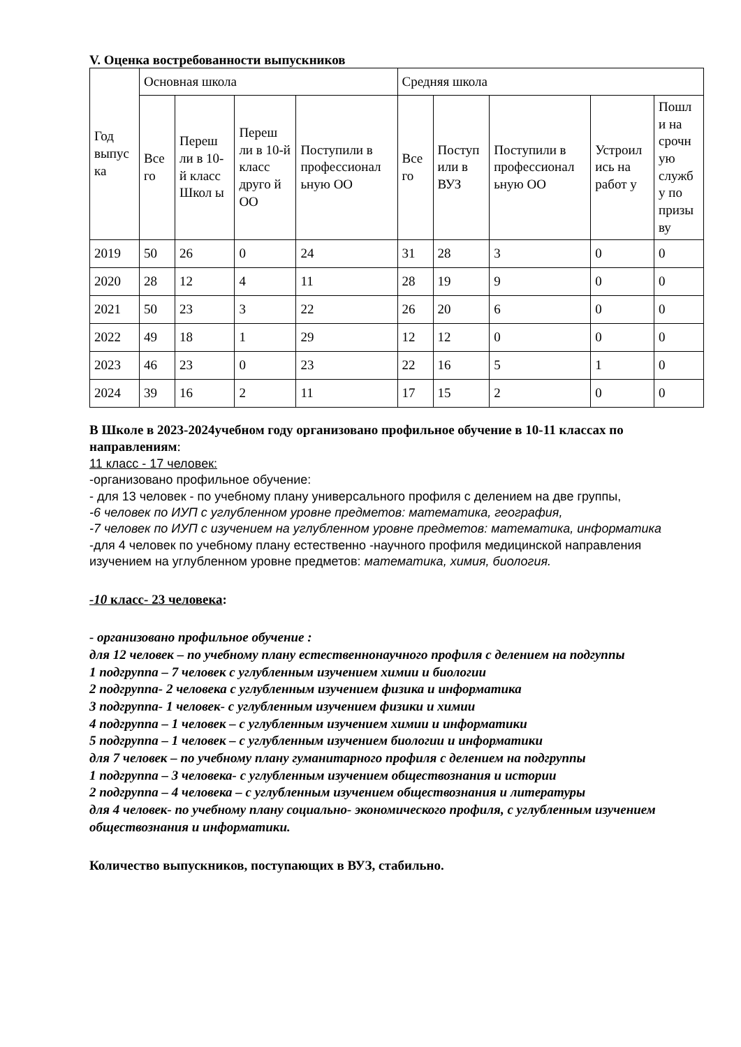V. Оценка востребованности выпускников
| Год выпус ка | Основная школа | | | | Средняя школа | | | | |
| --- | --- | --- | --- | --- | --- | --- | --- | --- | --- |
| | Все го | Переш ли в 10-й класс Школ ы | Переш ли в 10-й класс друго й ОО | Поступили в профессионал ьную ОО | Все го | Поступ или в ВУЗ | Поступили в профессионал ьную ОО | Устроил ись на работ у | Пошл и на срочн ую служб у по призы ву |
| 2019 | 50 | 26 | 0 | 24 | 31 | 28 | 3 | 0 | 0 |
| 2020 | 28 | 12 | 4 | 11 | 28 | 19 | 9 | 0 | 0 |
| 2021 | 50 | 23 | 3 | 22 | 26 | 20 | 6 | 0 | 0 |
| 2022 | 49 | 18 | 1 | 29 | 12 | 12 | 0 | 0 | 0 |
| 2023 | 46 | 23 | 0 | 23 | 22 | 16 | 5 | 1 | 0 |
| 2024 | 39 | 16 | 2 | 11 | 17 | 15 | 2 | 0 | 0 |
В Школе в 2023-2024учебном году организовано профильное обучение в 10-11 классах по направлениям:
11 класс - 17 человек:
-организовано профильное обучение:
- для 13 человек - по учебному плану универсального профиля с делением на две группы,
-6 человек по ИУП с углубленном уровне предметов: математика, география,
-7 человек по ИУП с изучением на углубленном уровне предметов: математика, информатика
-для 4 человек по учебному плану естественно -научного профиля медицинской направления изучением на углубленном уровне предметов: математика, химия, биология.
-10 класс- 23 человека:
- организовано профильное обучение :
для 12 человек – по учебному плану естественнонаучного профиля с делением на подгуппы
1 подгруппа – 7 человек с углубленным изучением химии и биологии
2 подгруппа- 2 человека с углубленным изучением физика и информатика
3 подгруппа- 1 человек- с углубленным изучением физики и химии
4 подгруппа – 1 человек – с углубленным изучением химии и информатики
5 подгруппа – 1 человек – с углубленным изучением биологии и информатики
для 7 человек – по учебному плану гуманитарного профиля с делением на подгруппы
1 подгруппа – 3 человека- с углубленным изучением обществознания и истории
2 подгруппа – 4 человека – с углубленным изучением обществознания и литературы
для 4 человек- по учебному плану социально- экономического профиля, с углубленным изучением обществознания и информатики.
Количество выпускников, поступающих в ВУЗ, стабильно.